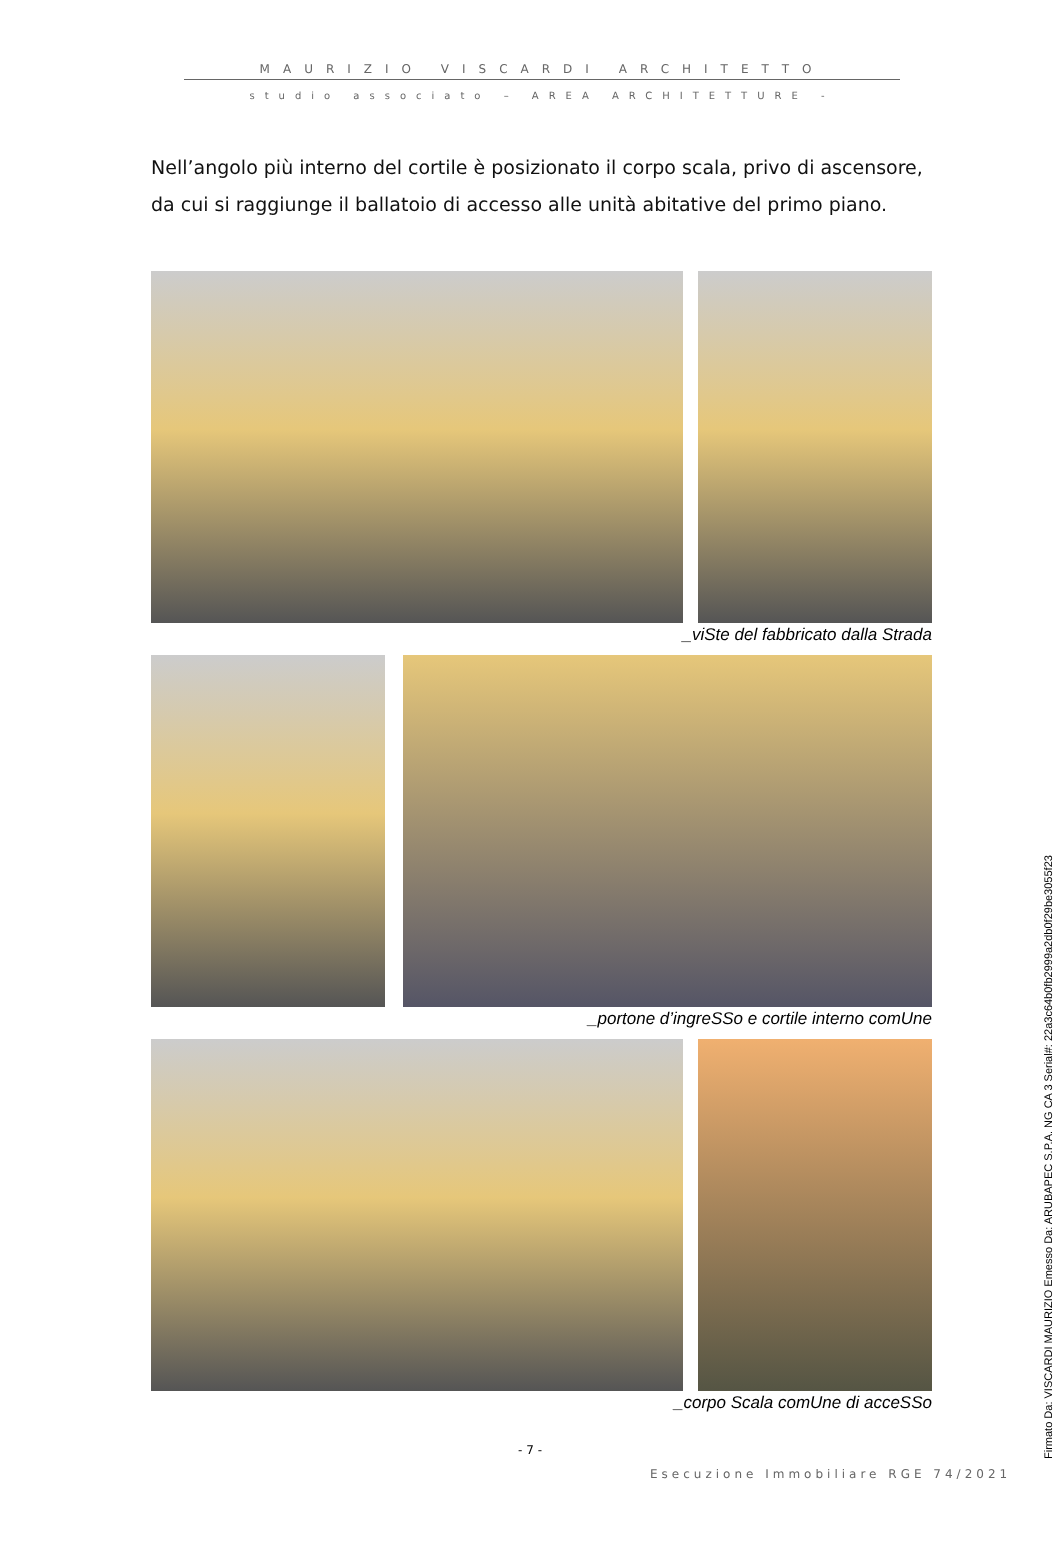MAURIZIO VISCARDI ARCHITETTO
studio associato – AREA ARCHITETTURE -
Nell’angolo più interno del cortile è posizionato il corpo scala, privo di ascensore, da cui si raggiunge il ballatoio di accesso alle unità abitative del primo piano.
_viSte del fabbricato dalla Strada
_portone d’ingreSSo e cortile interno comUne
_corpo Scala comUne di acceSSo
- 7 -
Esecuzione Immobiliare RGE 74/2021
Firmato Da: VISCARDI MAURIZIO Emesso Da: ARUBAPEC S.P.A. NG CA 3 Serial#: 22a3c64b0fb2999a2db0f29be3055f23